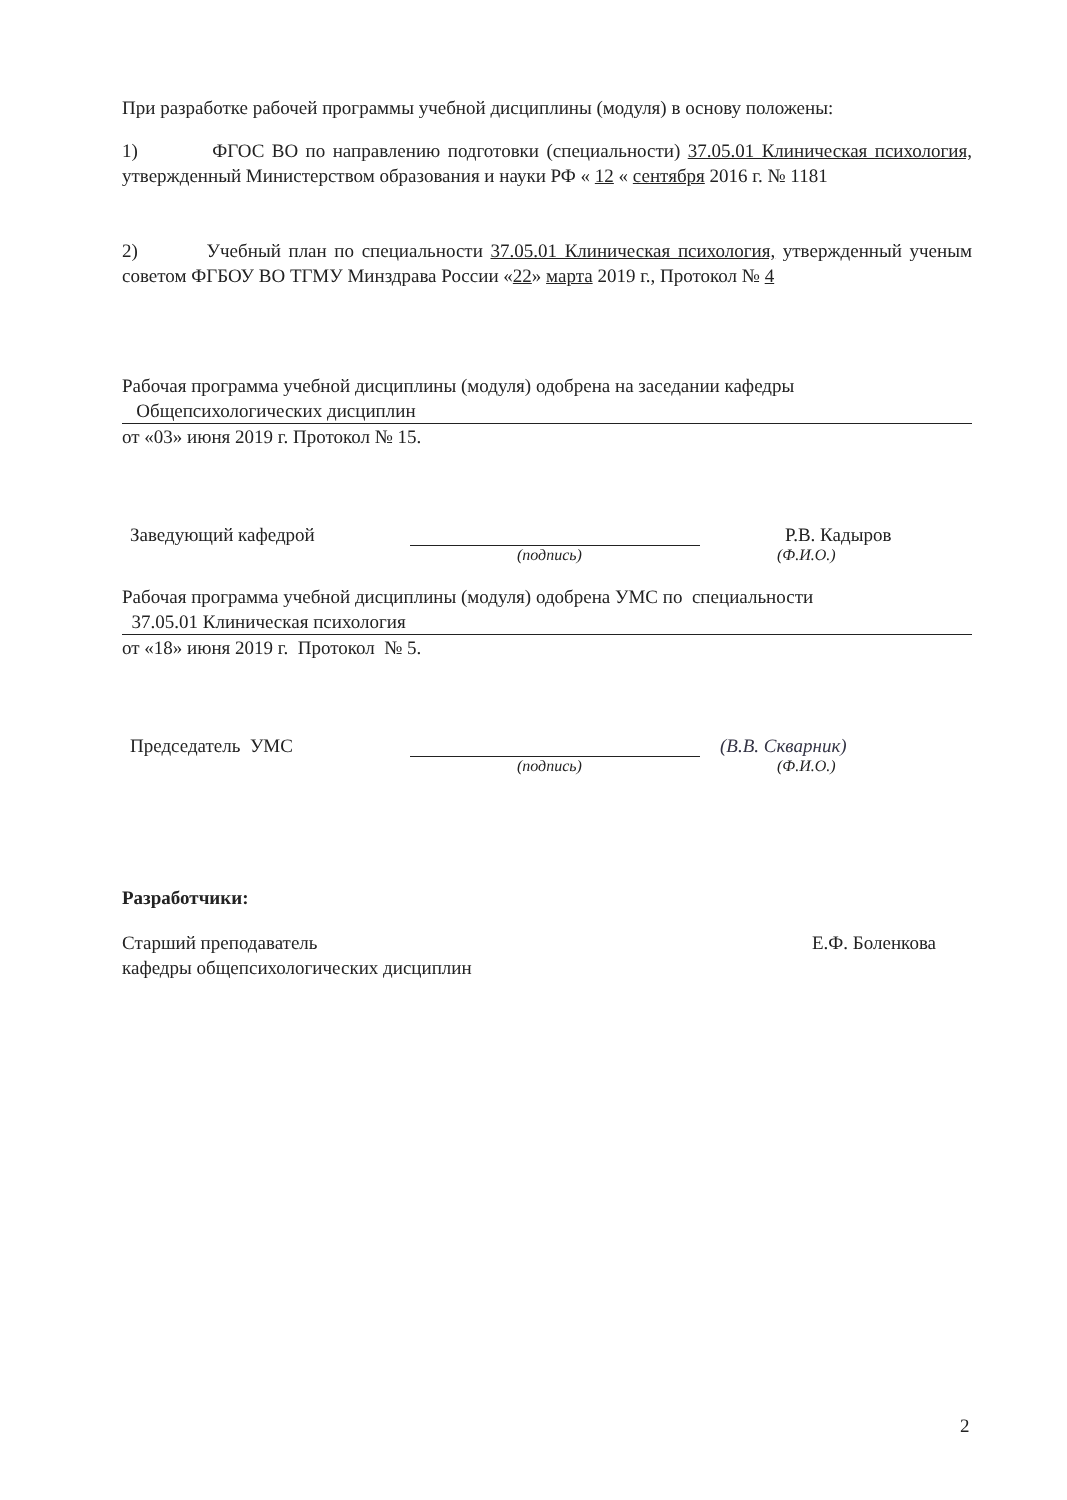При разработке рабочей программы учебной дисциплины (модуля) в основу положены:
1) ФГОС ВО по направлению подготовки (специальности) 37.05.01 Клиническая психология, утвержденный Министерством образования и науки РФ « 12 « сентября 2016 г. № 1181
2) Учебный план по специальности 37.05.01 Клиническая психология, утвержденный ученым советом ФГБОУ ВО ТГМУ Минздрава России «22» марта 2019 г., Протокол № 4
Рабочая программа учебной дисциплины (модуля) одобрена на заседании кафедры
Общепсихологических дисциплин
от «03» июня 2019 г. Протокол № 15.
Заведующий кафедрой Р.В. Кадыров
(подпись) (Ф.И.О.)
Рабочая программа учебной дисциплины (модуля) одобрена УМС по специальности
37.05.01 Клиническая психология
от «18» июня 2019 г. Протокол № 5.
Председатель УМС (В.В. Скварник)
(подпись) (Ф.И.О.)
Разработчики:
Старший преподаватель
кафедры общепсихологических дисциплин
Е.Ф. Боленкова
2